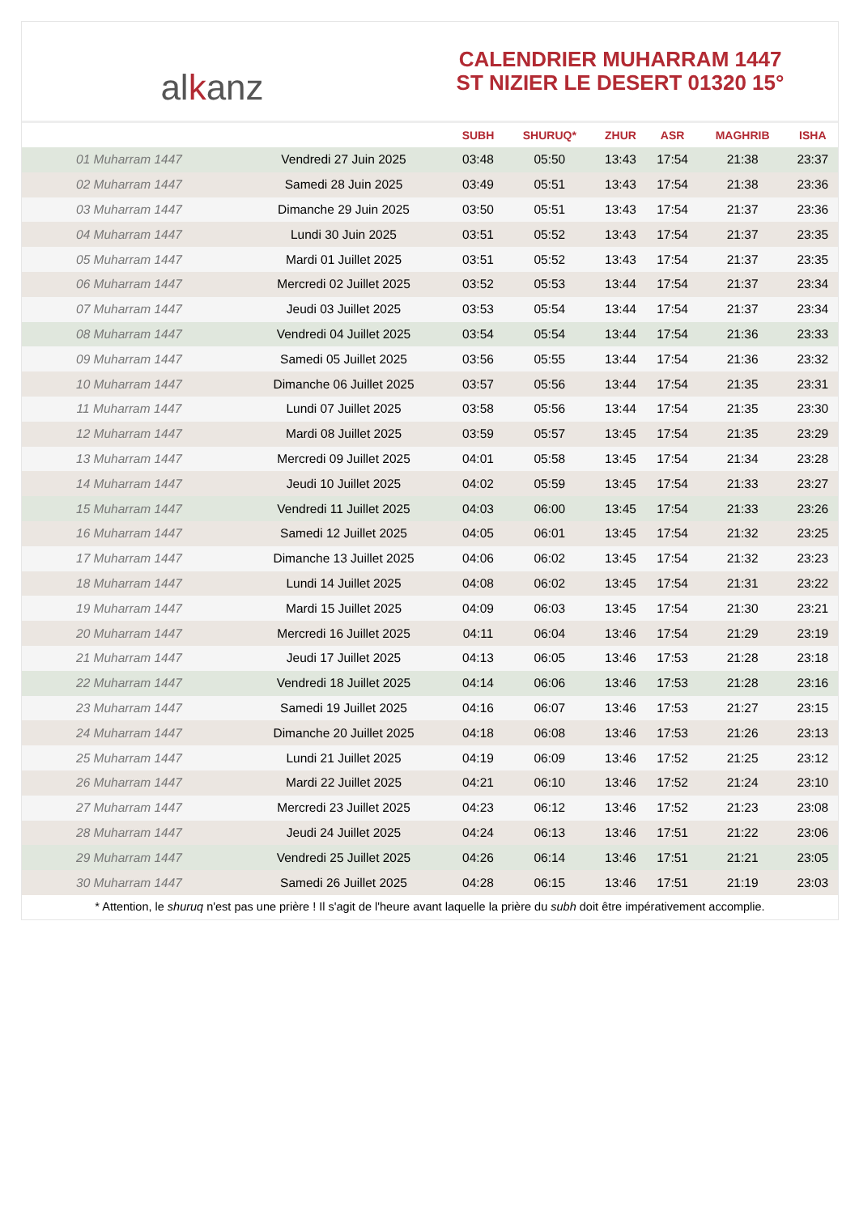alkanz
CALENDRIER MUHARRAM 1447
ST NIZIER LE DESERT 01320 15°
| | | SUBH | SHURUQ* | ZHUR | ASR | MAGHRIB | ISHA |
| --- | --- | --- | --- | --- | --- | --- | --- |
| 01 Muharram 1447 | Vendredi 27 Juin 2025 | 03:48 | 05:50 | 13:43 | 17:54 | 21:38 | 23:37 |
| 02 Muharram 1447 | Samedi 28 Juin 2025 | 03:49 | 05:51 | 13:43 | 17:54 | 21:38 | 23:36 |
| 03 Muharram 1447 | Dimanche 29 Juin 2025 | 03:50 | 05:51 | 13:43 | 17:54 | 21:37 | 23:36 |
| 04 Muharram 1447 | Lundi 30 Juin 2025 | 03:51 | 05:52 | 13:43 | 17:54 | 21:37 | 23:35 |
| 05 Muharram 1447 | Mardi 01 Juillet 2025 | 03:51 | 05:52 | 13:43 | 17:54 | 21:37 | 23:35 |
| 06 Muharram 1447 | Mercredi 02 Juillet 2025 | 03:52 | 05:53 | 13:44 | 17:54 | 21:37 | 23:34 |
| 07 Muharram 1447 | Jeudi 03 Juillet 2025 | 03:53 | 05:54 | 13:44 | 17:54 | 21:37 | 23:34 |
| 08 Muharram 1447 | Vendredi 04 Juillet 2025 | 03:54 | 05:54 | 13:44 | 17:54 | 21:36 | 23:33 |
| 09 Muharram 1447 | Samedi 05 Juillet 2025 | 03:56 | 05:55 | 13:44 | 17:54 | 21:36 | 23:32 |
| 10 Muharram 1447 | Dimanche 06 Juillet 2025 | 03:57 | 05:56 | 13:44 | 17:54 | 21:35 | 23:31 |
| 11 Muharram 1447 | Lundi 07 Juillet 2025 | 03:58 | 05:56 | 13:44 | 17:54 | 21:35 | 23:30 |
| 12 Muharram 1447 | Mardi 08 Juillet 2025 | 03:59 | 05:57 | 13:45 | 17:54 | 21:35 | 23:29 |
| 13 Muharram 1447 | Mercredi 09 Juillet 2025 | 04:01 | 05:58 | 13:45 | 17:54 | 21:34 | 23:28 |
| 14 Muharram 1447 | Jeudi 10 Juillet 2025 | 04:02 | 05:59 | 13:45 | 17:54 | 21:33 | 23:27 |
| 15 Muharram 1447 | Vendredi 11 Juillet 2025 | 04:03 | 06:00 | 13:45 | 17:54 | 21:33 | 23:26 |
| 16 Muharram 1447 | Samedi 12 Juillet 2025 | 04:05 | 06:01 | 13:45 | 17:54 | 21:32 | 23:25 |
| 17 Muharram 1447 | Dimanche 13 Juillet 2025 | 04:06 | 06:02 | 13:45 | 17:54 | 21:32 | 23:23 |
| 18 Muharram 1447 | Lundi 14 Juillet 2025 | 04:08 | 06:02 | 13:45 | 17:54 | 21:31 | 23:22 |
| 19 Muharram 1447 | Mardi 15 Juillet 2025 | 04:09 | 06:03 | 13:45 | 17:54 | 21:30 | 23:21 |
| 20 Muharram 1447 | Mercredi 16 Juillet 2025 | 04:11 | 06:04 | 13:46 | 17:54 | 21:29 | 23:19 |
| 21 Muharram 1447 | Jeudi 17 Juillet 2025 | 04:13 | 06:05 | 13:46 | 17:53 | 21:28 | 23:18 |
| 22 Muharram 1447 | Vendredi 18 Juillet 2025 | 04:14 | 06:06 | 13:46 | 17:53 | 21:28 | 23:16 |
| 23 Muharram 1447 | Samedi 19 Juillet 2025 | 04:16 | 06:07 | 13:46 | 17:53 | 21:27 | 23:15 |
| 24 Muharram 1447 | Dimanche 20 Juillet 2025 | 04:18 | 06:08 | 13:46 | 17:53 | 21:26 | 23:13 |
| 25 Muharram 1447 | Lundi 21 Juillet 2025 | 04:19 | 06:09 | 13:46 | 17:52 | 21:25 | 23:12 |
| 26 Muharram 1447 | Mardi 22 Juillet 2025 | 04:21 | 06:10 | 13:46 | 17:52 | 21:24 | 23:10 |
| 27 Muharram 1447 | Mercredi 23 Juillet 2025 | 04:23 | 06:12 | 13:46 | 17:52 | 21:23 | 23:08 |
| 28 Muharram 1447 | Jeudi 24 Juillet 2025 | 04:24 | 06:13 | 13:46 | 17:51 | 21:22 | 23:06 |
| 29 Muharram 1447 | Vendredi 25 Juillet 2025 | 04:26 | 06:14 | 13:46 | 17:51 | 21:21 | 23:05 |
| 30 Muharram 1447 | Samedi 26 Juillet 2025 | 04:28 | 06:15 | 13:46 | 17:51 | 21:19 | 23:03 |
* Attention, le shuruq n'est pas une prière ! Il s'agit de l'heure avant laquelle la prière du subh doit être impérativement accomplie.